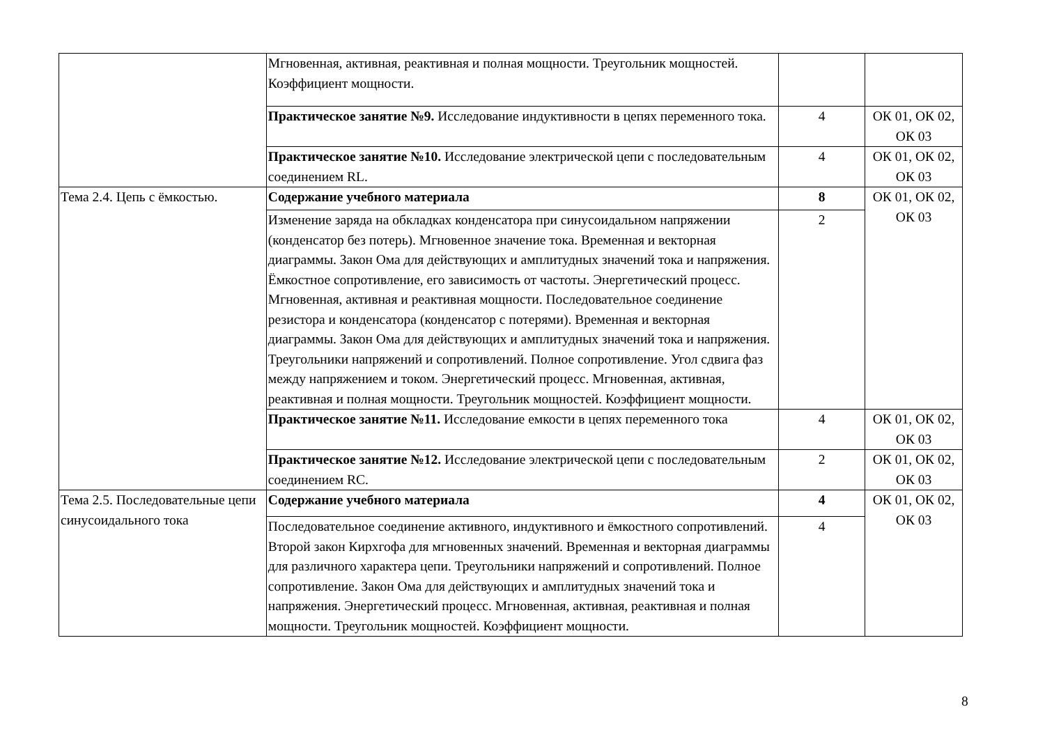| | Мгновенная, активная, реактивная и полная мощности. Треугольник мощностей. Коэффициент мощности. | | |
| | Практическое занятие №9. Исследование индуктивности в цепях переменного тока. | 4 | ОК 01, ОК 02, ОК 03 |
| | Практическое занятие №10. Исследование электрической цепи с последовательным соединением RL. | 4 | ОК 01, ОК 02, ОК 03 |
| Тема 2.4. Цепь с ёмкостью. | Содержание учебного материала | 8 | ОК 01, ОК 02, ОК 03 |
| | Изменение заряда на обкладках конденсатора при синусоидальном напряжении (конденсатор без потерь). Мгновенное значение тока. Временная и векторная диаграммы. Закон Ома для действующих и амплитудных значений тока и напряжения. Ёмкостное сопротивление, его зависимость от частоты. Энергетический процесс. Мгновенная, активная и реактивная мощности. Последовательное соединение резистора и конденсатора (конденсатор с потерями). Временная и векторная диаграммы. Закон Ома для действующих и амплитудных значений тока и напряжения. Треугольники напряжений и сопротивлений. Полное сопротивление. Угол сдвига фаз между напряжением и током. Энергетический процесс. Мгновенная, активная, реактивная и полная мощности. Треугольник мощностей. Коэффициент мощности. | 2 | |
| | Практическое занятие №11. Исследование емкости в цепях переменного тока | 4 | ОК 01, ОК 02, ОК 03 |
| | Практическое занятие №12. Исследование электрической цепи с последовательным соединением RC. | 2 | ОК 01, ОК 02, ОК 03 |
| Тема 2.5. Последовательные цепи синусоидального тока | Содержание учебного материала | 4 | ОК 01, ОК 02, ОК 03 |
| | Последовательное соединение активного, индуктивного и ёмкостного сопротивлений. Второй закон Кирхгофа для мгновенных значений. Временная и векторная диаграммы для различного характера цепи. Треугольники напряжений и сопротивлений. Полное сопротивление. Закон Ома для действующих и амплитудных значений тока и напряжения. Энергетический процесс. Мгновенная, активная, реактивная и полная мощности. Треугольник мощностей. Коэффициент мощности. | 4 | |
8